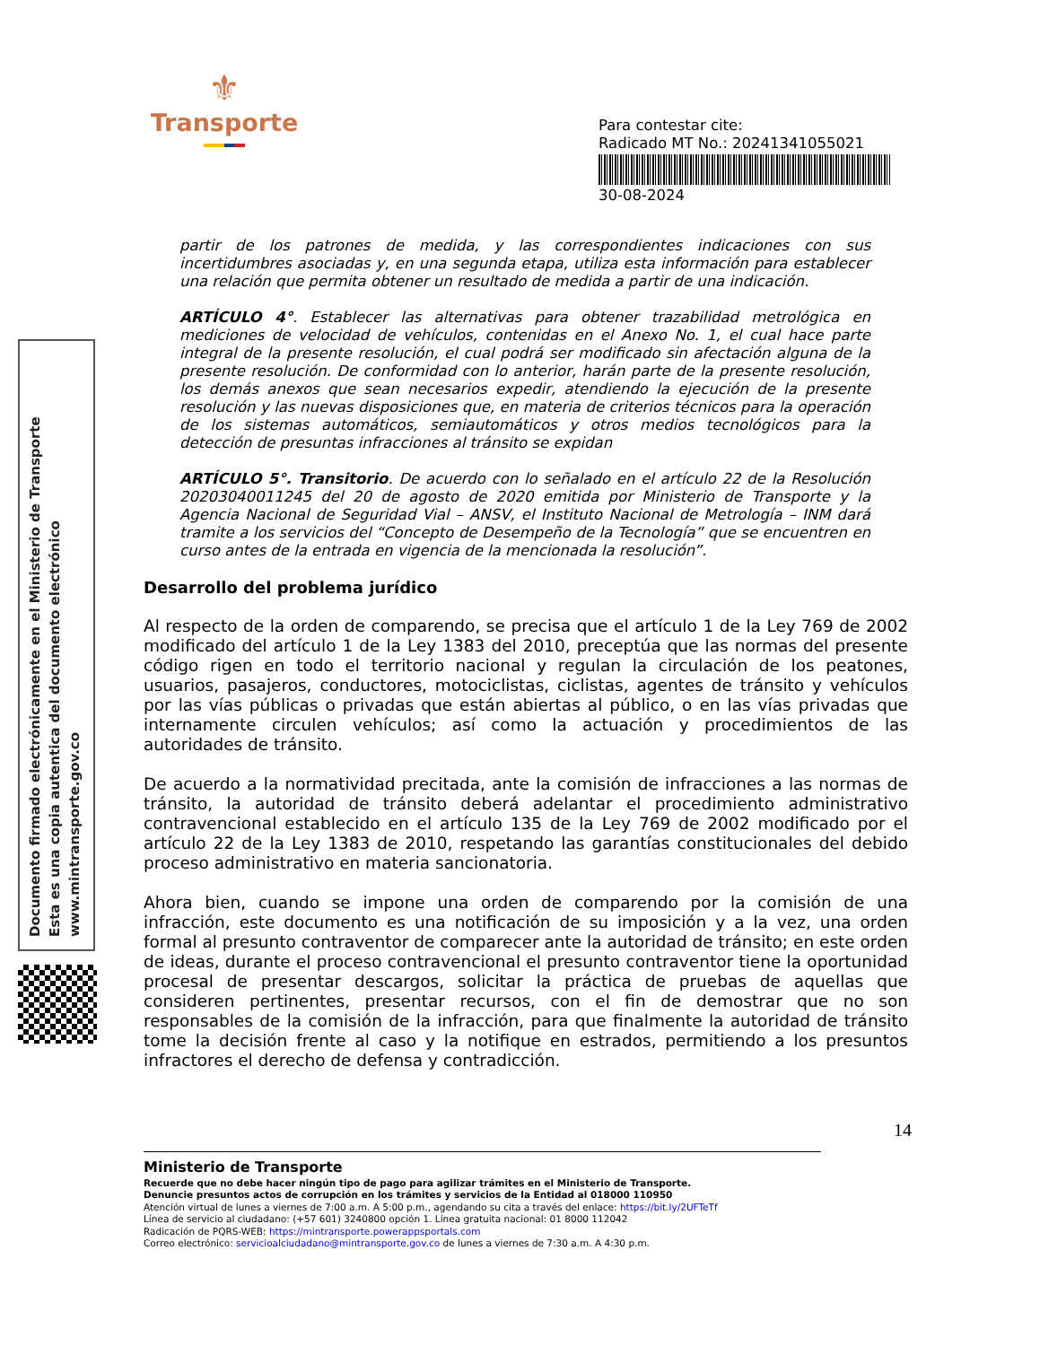⚜
Transporte
Para contestar cite:
Radicado MT No.: 20241341055021
30-08-2024
Documento firmado electrónicamente en el Ministerio de Transporte
Esta es una copia autentica del documento electrónico
www.mintransporte.gov.co
partir de los patrones de medida, y las correspondientes indicaciones con sus incertidumbres asociadas y, en una segunda etapa, utiliza esta información para establecer una relación que permita obtener un resultado de medida a partir de una indicación.
ARTÍCULO 4°. Establecer las alternativas para obtener trazabilidad metrológica en mediciones de velocidad de vehículos, contenidas en el Anexo No. 1, el cual hace parte integral de la presente resolución, el cual podrá ser modificado sin afectación alguna de la presente resolución. De conformidad con lo anterior, harán parte de la presente resolución, los demás anexos que sean necesarios expedir, atendiendo la ejecución de la presente resolución y las nuevas disposiciones que, en materia de criterios técnicos para la operación de los sistemas automáticos, semiautomáticos y otros medios tecnológicos para la detección de presuntas infracciones al tránsito se expidan
ARTÍCULO 5°. Transitorio. De acuerdo con lo señalado en el artículo 22 de la Resolución 20203040011245 del 20 de agosto de 2020 emitida por Ministerio de Transporte y la Agencia Nacional de Seguridad Vial – ANSV, el Instituto Nacional de Metrología – INM dará tramite a los servicios del “Concepto de Desempeño de la Tecnología” que se encuentren en curso antes de la entrada en vigencia de la mencionada la resolución”.
Desarrollo del problema jurídico
Al respecto de la orden de comparendo, se precisa que el artículo 1 de la Ley 769 de 2002 modificado del artículo 1 de la Ley 1383 del 2010, preceptúa que las normas del presente código rigen en todo el territorio nacional y regulan la circulación de los peatones, usuarios, pasajeros, conductores, motociclistas, ciclistas, agentes de tránsito y vehículos por las vías públicas o privadas que están abiertas al público, o en las vías privadas que internamente circulen vehículos; así como la actuación y procedimientos de las autoridades de tránsito.
De acuerdo a la normatividad precitada, ante la comisión de infracciones a las normas de tránsito, la autoridad de tránsito deberá adelantar el procedimiento administrativo contravencional establecido en el artículo 135 de la Ley 769 de 2002 modificado por el artículo 22 de la Ley 1383 de 2010, respetando las garantías constitucionales del debido proceso administrativo en materia sancionatoria.
Ahora bien, cuando se impone una orden de comparendo por la comisión de una infracción, este documento es una notificación de su imposición y a la vez, una orden formal al presunto contraventor de comparecer ante la autoridad de tránsito; en este orden de ideas, durante el proceso contravencional el presunto contraventor tiene la oportunidad procesal de presentar descargos, solicitar la práctica de pruebas de aquellas que consideren pertinentes, presentar recursos, con el fin de demostrar que no son responsables de la comisión de la infracción, para que finalmente la autoridad de tránsito tome la decisión frente al caso y la notifique en estrados, permitiendo a los presuntos infractores el derecho de defensa y contradicción.
14
Ministerio de Transporte
Recuerde que no debe hacer ningún tipo de pago para agilizar trámites en el Ministerio de Transporte.
Denuncie presuntos actos de corrupción en los trámites y servicios de la Entidad al 018000 110950
Atención virtual de lunes a viernes de 7:00 a.m. A 5:00 p.m., agendando su cita a través del enlace: https://bit.ly/2UFTeTf
Línea de servicio al ciudadano: (+57 601) 3240800 opción 1. Línea gratuita nacional: 01 8000 112042
Radicación de PQRS-WEB: https://mintransporte.powerappsportals.com
Correo electrónico: servicioalciudadano@mintransporte.gov.co de lunes a viernes de 7:30 a.m. A 4:30 p.m.